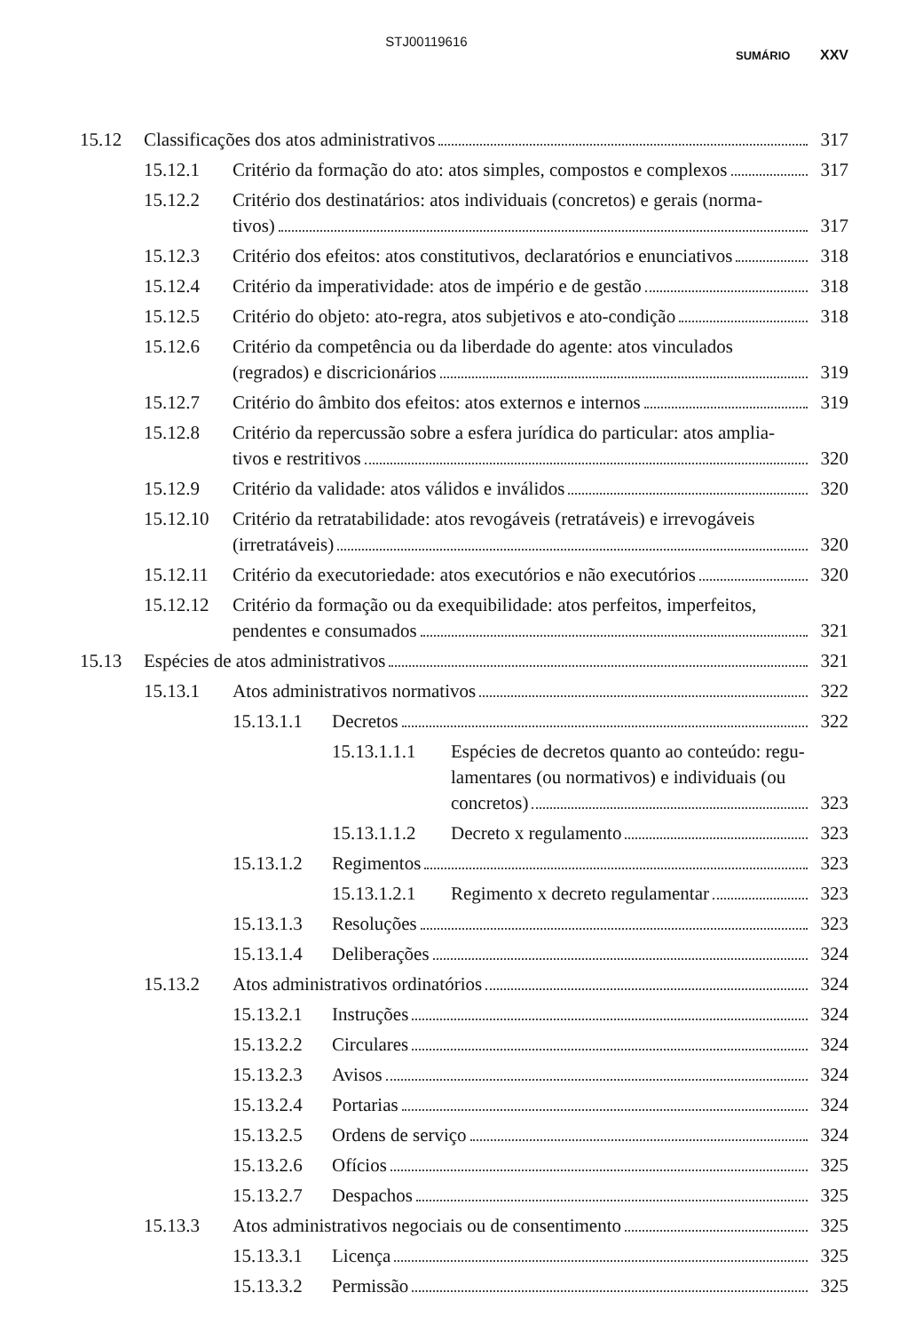STJ00119616
SUMÁRIO XXV
15.12 Classificações dos atos administrativos 317
15.12.1 Critério da formação do ato: atos simples, compostos e complexos 317
15.12.2 Critério dos destinatários: atos individuais (concretos) e gerais (norma-
tivos) 317
15.12.3 Critério dos efeitos: atos constitutivos, declaratórios e enunciativos 318
15.12.4 Critério da imperatividade: atos de império e de gestão 318
15.12.5 Critério do objeto: ato-regra, atos subjetivos e ato-condição 318
15.12.6 Critério da competência ou da liberdade do agente: atos vinculados
(regrados) e discricionários 319
15.12.7 Critério do âmbito dos efeitos: atos externos e internos 319
15.12.8 Critério da repercussão sobre a esfera jurídica do particular: atos amplia-
tivos e restritivos 320
15.12.9 Critério da validade: atos válidos e inválidos 320
15.12.10
Critério da retratabilidade: atos revogáveis (retratáveis) e irrevogáveis
(irretratáveis) 320
15.12.11 Critério da executoriedade: atos executórios e não executórios 320
15.12.12
Critério da formação ou da exequibilidade: atos perfeitos, imperfeitos,
pendentes e consumados 321
15.13 Espécies de atos administrativos 321
15.13.1 Atos administrativos normativos 322
15.13.1.1 Decretos 322
15.13.1.1.1
Espécies de decretos quanto ao conteúdo: regu- lamentares (ou normativos) e individuais (ou
concretos) 323
15.13.1.1.2 Decreto x regulamento 323
15.13.1.2 Regimentos 323
15.13.1.2.1 Regimento x decreto regulamentar 323
15.13.1.3 Resoluções 323
15.13.1.4 Deliberações 324
15.13.2 Atos administrativos ordinatórios 324
15.13.2.1 Instruções 324
15.13.2.2 Circulares 324
15.13.2.3 Avisos 324
15.13.2.4 Portarias 324
15.13.2.5 Ordens de serviço 324
15.13.2.6 Ofícios 325
15.13.2.7 Despachos 325
15.13.3 Atos administrativos negociais ou de consentimento 325
15.13.3.1 Licença 325
15.13.3.2 Permissão 325